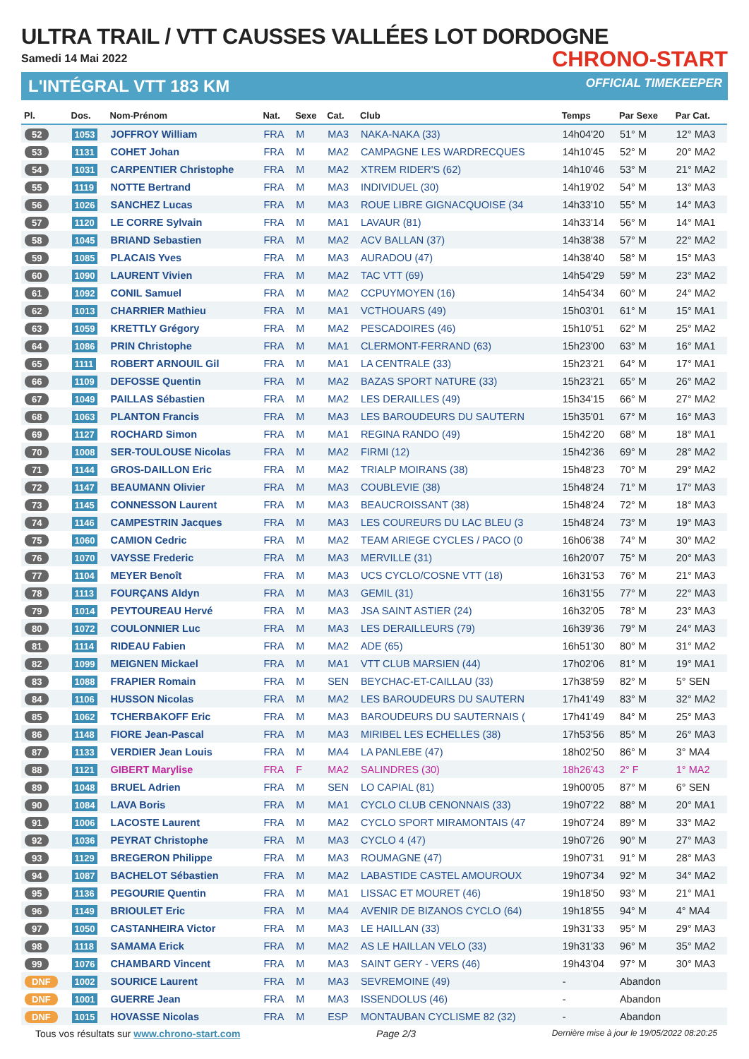ULTRA TRAIL / VTT CAUSSES VALLÉES LOT DORDOGNE
Samedi 14 Mai 2022
CHRONO-START
OFFICIAL TIMEKEEPER
L'INTÉGRAL VTT 183 KM
| Pl. | Dos. | Nom-Prénom | Nat. | Sexe | Cat. | Club | Temps | Par Sexe | Par Cat. |
| --- | --- | --- | --- | --- | --- | --- | --- | --- | --- |
| 52 | 1053 | JOFFROY William | FRA | M | MA3 | NAKA-NAKA (33) | 14h04'20 | 51° M | 12° MA3 |
| 53 | 1131 | COHET Johan | FRA | M | MA2 | CAMPAGNE LES WARDRECQUES | 14h10'45 | 52° M | 20° MA2 |
| 54 | 1031 | CARPENTIER Christophe | FRA | M | MA2 | XTREM RIDER'S (62) | 14h10'46 | 53° M | 21° MA2 |
| 55 | 1119 | NOTTE Bertrand | FRA | M | MA3 | INDIVIDUEL (30) | 14h19'02 | 54° M | 13° MA3 |
| 56 | 1026 | SANCHEZ Lucas | FRA | M | MA3 | ROUE LIBRE GIGNACQUOISE (34 | 14h33'10 | 55° M | 14° MA3 |
| 57 | 1120 | LE CORRE Sylvain | FRA | M | MA1 | LAVAUR (81) | 14h33'14 | 56° M | 14° MA1 |
| 58 | 1045 | BRIAND Sebastien | FRA | M | MA2 | ACV BALLAN (37) | 14h38'38 | 57° M | 22° MA2 |
| 59 | 1085 | PLACAIS Yves | FRA | M | MA3 | AURADOU (47) | 14h38'40 | 58° M | 15° MA3 |
| 60 | 1090 | LAURENT Vivien | FRA | M | MA2 | TAC VTT (69) | 14h54'29 | 59° M | 23° MA2 |
| 61 | 1092 | CONIL Samuel | FRA | M | MA2 | CCPUYMOYEN (16) | 14h54'34 | 60° M | 24° MA2 |
| 62 | 1013 | CHARRIER Mathieu | FRA | M | MA1 | VCTHOUARS (49) | 15h03'01 | 61° M | 15° MA1 |
| 63 | 1059 | KRETTLY Grégory | FRA | M | MA2 | PESCADOIRES (46) | 15h10'51 | 62° M | 25° MA2 |
| 64 | 1086 | PRIN Christophe | FRA | M | MA1 | CLERMONT-FERRAND (63) | 15h23'00 | 63° M | 16° MA1 |
| 65 | 1111 | ROBERT ARNOUIL Gil | FRA | M | MA1 | LA CENTRALE (33) | 15h23'21 | 64° M | 17° MA1 |
| 66 | 1109 | DEFOSSE Quentin | FRA | M | MA2 | BAZAS SPORT NATURE (33) | 15h23'21 | 65° M | 26° MA2 |
| 67 | 1049 | PAILLAS Sébastien | FRA | M | MA2 | LES DERAILLES (49) | 15h34'15 | 66° M | 27° MA2 |
| 68 | 1063 | PLANTON Francis | FRA | M | MA3 | LES BAROUDEURS DU SAUTERN | 15h35'01 | 67° M | 16° MA3 |
| 69 | 1127 | ROCHARD Simon | FRA | M | MA1 | REGINA RANDO (49) | 15h42'20 | 68° M | 18° MA1 |
| 70 | 1008 | SER-TOULOUSE Nicolas | FRA | M | MA2 | FIRMI (12) | 15h42'36 | 69° M | 28° MA2 |
| 71 | 1144 | GROS-DAILLON Eric | FRA | M | MA2 | TRIALP MOIRANS (38) | 15h48'23 | 70° M | 29° MA2 |
| 72 | 1147 | BEAUMANN Olivier | FRA | M | MA3 | COUBLEVIE (38) | 15h48'24 | 71° M | 17° MA3 |
| 73 | 1145 | CONNESSON Laurent | FRA | M | MA3 | BEAUCROISSANT (38) | 15h48'24 | 72° M | 18° MA3 |
| 74 | 1146 | CAMPESTRIN Jacques | FRA | M | MA3 | LES COUREURS DU LAC BLEU (3 | 15h48'24 | 73° M | 19° MA3 |
| 75 | 1060 | CAMION Cedric | FRA | M | MA2 | TEAM ARIEGE CYCLES / PACO (0 | 16h06'38 | 74° M | 30° MA2 |
| 76 | 1070 | VAYSSE Frederic | FRA | M | MA3 | MERVILLE (31) | 16h20'07 | 75° M | 20° MA3 |
| 77 | 1104 | MEYER Benoît | FRA | M | MA3 | UCS CYCLO/COSNE VTT (18) | 16h31'53 | 76° M | 21° MA3 |
| 78 | 1113 | FOURÇANS Aldyn | FRA | M | MA3 | GEMIL (31) | 16h31'55 | 77° M | 22° MA3 |
| 79 | 1014 | PEYTOUREAU Hervé | FRA | M | MA3 | JSA SAINT ASTIER (24) | 16h32'05 | 78° M | 23° MA3 |
| 80 | 1072 | COULONNIER Luc | FRA | M | MA3 | LES DERAILLEURS (79) | 16h39'36 | 79° M | 24° MA3 |
| 81 | 1114 | RIDEAU Fabien | FRA | M | MA2 | ADE (65) | 16h51'30 | 80° M | 31° MA2 |
| 82 | 1099 | MEIGNEN Mickael | FRA | M | MA1 | VTT CLUB MARSIEN (44) | 17h02'06 | 81° M | 19° MA1 |
| 83 | 1088 | FRAPIER Romain | FRA | M | SEN | BEYCHAC-ET-CAILLAU (33) | 17h38'59 | 82° M | 5° SEN |
| 84 | 1106 | HUSSON Nicolas | FRA | M | MA2 | LES BAROUDEURS DU SAUTERN | 17h41'49 | 83° M | 32° MA2 |
| 85 | 1062 | TCHERBAKOFF Eric | FRA | M | MA3 | BAROUDEURS DU SAUTERNAIS ( | 17h41'49 | 84° M | 25° MA3 |
| 86 | 1148 | FIORE Jean-Pascal | FRA | M | MA3 | MIRIBEL LES ECHELLES (38) | 17h53'56 | 85° M | 26° MA3 |
| 87 | 1133 | VERDIER Jean Louis | FRA | M | MA4 | LA PANLEBE (47) | 18h02'50 | 86° M | 3° MA4 |
| 88 | 1121 | GIBERT Marylise | FRA | F | MA2 | SALINDRES (30) | 18h26'43 | 2° F | 1° MA2 |
| 89 | 1048 | BRUEL Adrien | FRA | M | SEN | LO CAPIAL (81) | 19h00'05 | 87° M | 6° SEN |
| 90 | 1084 | LAVA Boris | FRA | M | MA1 | CYCLO CLUB CENONNAIS (33) | 19h07'22 | 88° M | 20° MA1 |
| 91 | 1006 | LACOSTE Laurent | FRA | M | MA2 | CYCLO SPORT MIRAMONTAIS (47 | 19h07'24 | 89° M | 33° MA2 |
| 92 | 1036 | PEYRAT Christophe | FRA | M | MA3 | CYCLO 4 (47) | 19h07'26 | 90° M | 27° MA3 |
| 93 | 1129 | BREGERON Philippe | FRA | M | MA3 | ROUMAGNE (47) | 19h07'31 | 91° M | 28° MA3 |
| 94 | 1087 | BACHELOT Sébastien | FRA | M | MA2 | LABASTIDE CASTEL AMOUROUX | 19h07'34 | 92° M | 34° MA2 |
| 95 | 1136 | PEGOURIE Quentin | FRA | M | MA1 | LISSAC ET MOURET (46) | 19h18'50 | 93° M | 21° MA1 |
| 96 | 1149 | BRIOULET Eric | FRA | M | MA4 | AVENIR DE BIZANOS CYCLO (64) | 19h18'55 | 94° M | 4° MA4 |
| 97 | 1050 | CASTANHEIRA Victor | FRA | M | MA3 | LE HAILLAN (33) | 19h31'33 | 95° M | 29° MA3 |
| 98 | 1118 | SAMAMA Erick | FRA | M | MA2 | AS LE HAILLAN VELO (33) | 19h31'33 | 96° M | 35° MA2 |
| 99 | 1076 | CHAMBARD Vincent | FRA | M | MA3 | SAINT GERY - VERS (46) | 19h43'04 | 97° M | 30° MA3 |
| DNF | 1002 | SOURICE Laurent | FRA | M | MA3 | SEVREMOINE (49) | - | Abandon | |
| DNF | 1001 | GUERRE Jean | FRA | M | MA3 | ISSENDOLUS (46) | - | Abandon | |
| DNF | 1015 | HOVASSE Nicolas | FRA | M | ESP | MONTAUBAN CYCLISME 82 (32) | - | Abandon | |
Tous vos résultats sur www.chrono-start.com Page 2/3 Dernière mise à jour le 19/05/2022 08:20:25